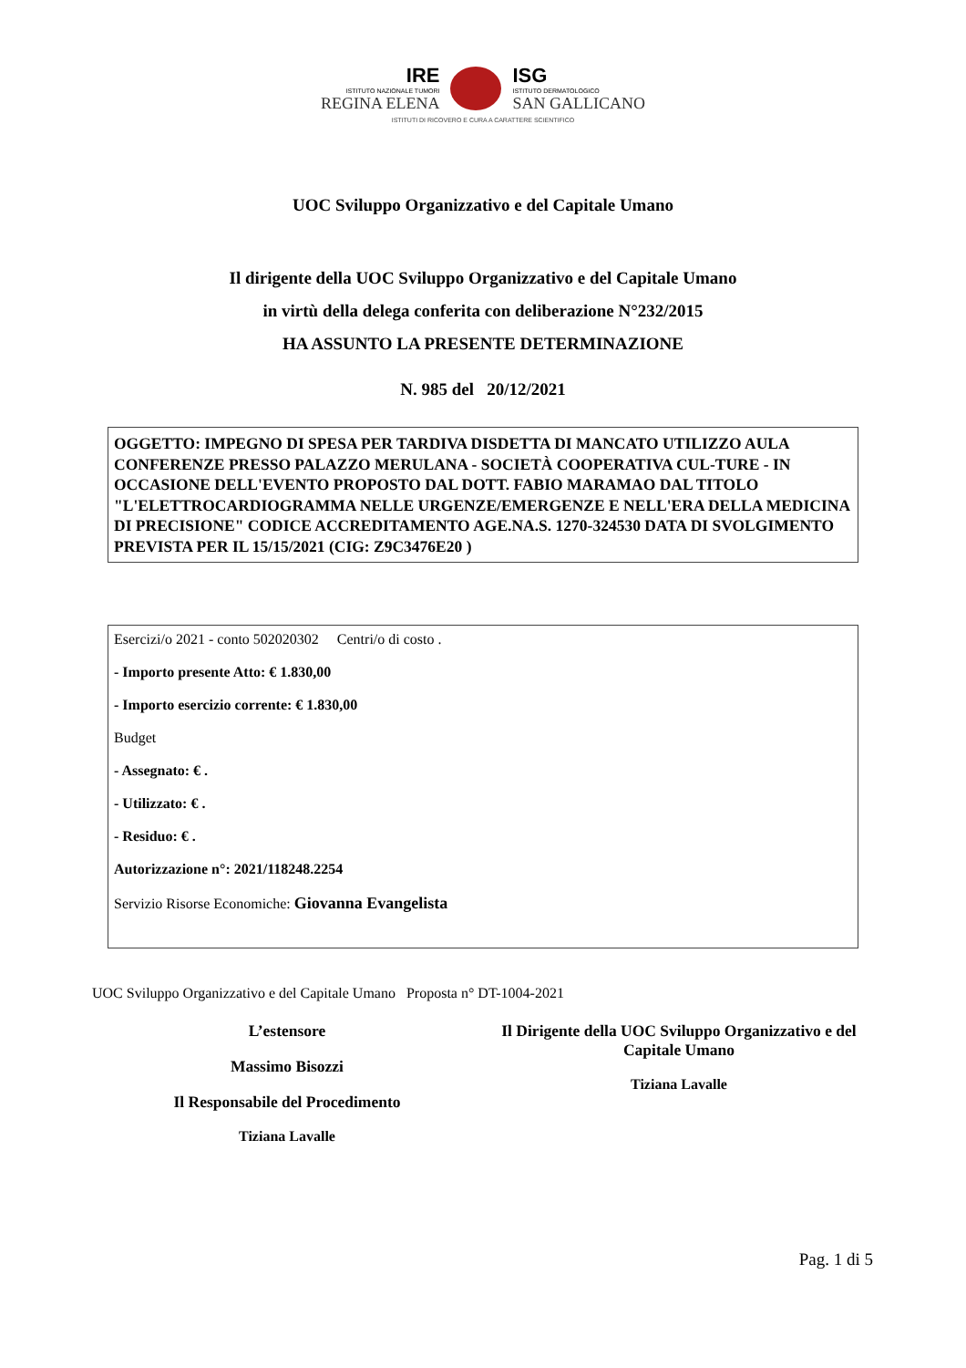IRE
ISTITUTO NAZIONALE TUMORI
REGINA ELENA
ISG
ISTITUTO DERMATOLOGICO
SAN GALLICANO
ISTITUTI DI RICOVERO E CURA A CARATTERE SCIENTIFICO
UOC Sviluppo Organizzativo e del Capitale Umano
Il dirigente della UOC Sviluppo Organizzativo e del Capitale Umano
in virtù della delega conferita con deliberazione N°232/2015
HA ASSUNTO LA PRESENTE DETERMINAZIONE
N. 985 del 20/12/2021
OGGETTO: IMPEGNO DI SPESA PER TARDIVA DISDETTA DI MANCATO UTILIZZO AULA CONFERENZE PRESSO PALAZZO MERULANA - SOCIETÀ COOPERATIVA CUL-TURE - IN OCCASIONE DELL'EVENTO PROPOSTO DAL DOTT. FABIO MARAMAO DAL TITOLO "L'ELETTROCARDIOGRAMMA NELLE URGENZE/EMERGENZE E NELL'ERA DELLA MEDICINA DI PRECISIONE" CODICE ACCREDITAMENTO AGE.NA.S. 1270-324530 DATA DI SVOLGIMENTO PREVISTA PER IL 15/15/2021 (CIG: Z9C3476E20 )
Esercizi/o 2021 - conto 502020302 Centri/o di costo .
- Importo presente Atto: € 1.830,00
- Importo esercizio corrente: € 1.830,00
Budget
- Assegnato: € .
- Utilizzato: € .
- Residuo: € .
Autorizzazione n°: 2021/118248.2254
Servizio Risorse Economiche: Giovanna Evangelista
UOC Sviluppo Organizzativo e del Capitale Umano Proposta n° DT-1004-2021
L’estensore
Massimo Bisozzi
Il Responsabile del Procedimento
Tiziana Lavalle
Il Dirigente della UOC Sviluppo Organizzativo e del Capitale Umano
Tiziana Lavalle
Pag. 1 di 5